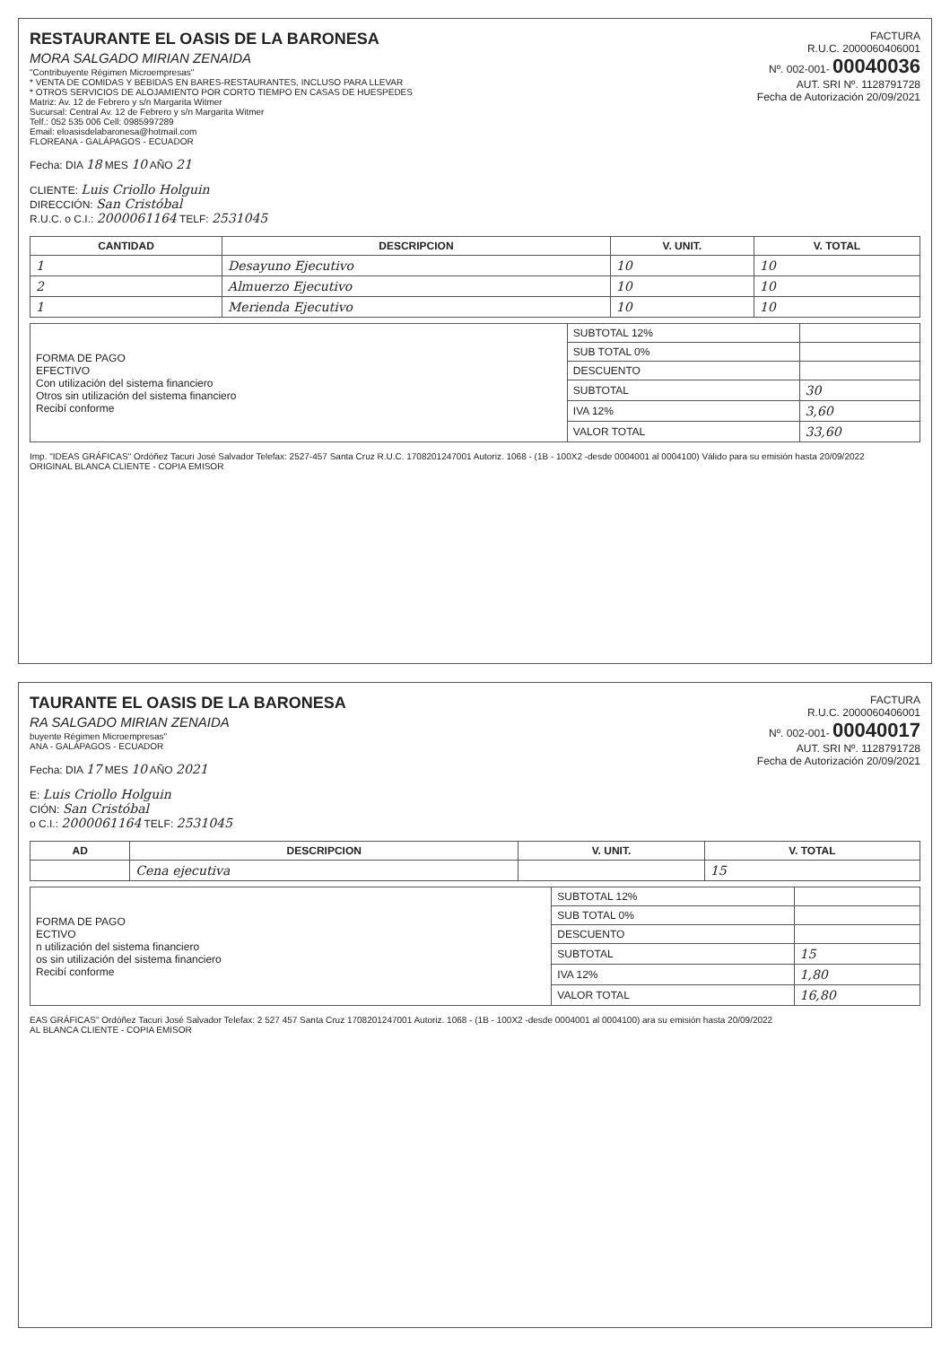FACTURA
R.U.C. 2000060406001
Nº. 002-001- 00040036
AUT. SRI Nº. 1128791728
Fecha de Autorización 20/09/2021
RESTAURANTE EL OASIS DE LA BARONESA
MORA SALGADO MIRIAN ZENAIDA
"Contribuyente Régimen Microempresas"
* VENTA DE COMIDAS Y BEBIDAS EN BARES-RESTAURANTES, INCLUSO PARA LLEVAR
* OTROS SERVICIOS DE ALOJAMIENTO POR CORTO TIEMPO EN CASAS DE HUESPEDES
Matriz: Av. 12 de Febrero y s/n Margarita Witmer
Sucursal: Central Av. 12 de Febrero y s/n Margarita Witmer
Telf.: 052 535 006 Cell: 0985997289
Email: eloasisdelabaronesa@hotmail.com
FLOREANA - GALÁPAGOS - ECUADOR
Fecha: DIA 18 MES 10 AÑO 21
CLIENTE: Luis Criollo Holguin
DIRECCIÓN: San Cristóbal
R.U.C. o C.I.: 2000061164 TELF: 2531045
| CANTIDAD | DESCRIPCION | V. UNIT. | V. TOTAL |
| --- | --- | --- | --- |
| 1 | Desayuno Ejecutivo | 10 | 10 |
| 2 | Almuerzo Ejecutivo | 10 | 10 |
| 1 | Merienda Ejecutivo | 10 | 10 |
| FORMA DE PAGO EFECTIVO Con utilización del sistema financiero Otros sin utilización del sistema financiero Recibí conforme | SUBTOTAL 12% | |
| | SUB TOTAL 0% | |
| | DESCUENTO | |
| | SUBTOTAL | 30 |
| | IVA 12% | 3,60 |
| | VALOR TOTAL | 33,60 |
Imp. "IDEAS GRÁFICAS" Ordóñez Tacuri José Salvador Telefax: 2527-457 Santa Cruz R.U.C. 1708201247001 Autoriz. 1068 - (1B - 100X2 -desde 0004001 al 0004100) Válido para su emisión hasta 20/09/2022
ORIGINAL BLANCA CLIENTE - COPIA EMISOR
FACTURA
R.U.C. 2000060406001
Nº. 002-001- 00040017
AUT. SRI Nº. 1128791728
Fecha de Autorización 20/09/2021
TAURANTE EL OASIS DE LA BARONESA
RA SALGADO MIRIAN ZENAIDA
buyente Régimen Microempresas"
ANA - GALÁPAGOS - ECUADOR
Fecha: DIA 17 MES 10 AÑO 2021
E: Luis Criollo Holguin
CIÓN: San Cristóbal
o C.I.: 2000061164 TELF: 2531045
| AD | DESCRIPCION | V. UNIT. | V. TOTAL |
| --- | --- | --- | --- |
| | Cena ejecutiva | | 15 |
| FORMA DE PAGO ECTIVO n utilización del sistema financiero os sin utilización del sistema financiero Recibí conforme | SUBTOTAL 12% | |
| | SUB TOTAL 0% | |
| | DESCUENTO | |
| | SUBTOTAL | 15 |
| | IVA 12% | 1,80 |
| | VALOR TOTAL | 16,80 |
EAS GRÁFICAS" Ordóñez Tacuri José Salvador Telefax: 2 527 457 Santa Cruz 1708201247001 Autoriz. 1068 - (1B - 100X2 -desde 0004001 al 0004100) ara su emisión hasta 20/09/2022
AL BLANCA CLIENTE - COPIA EMISOR